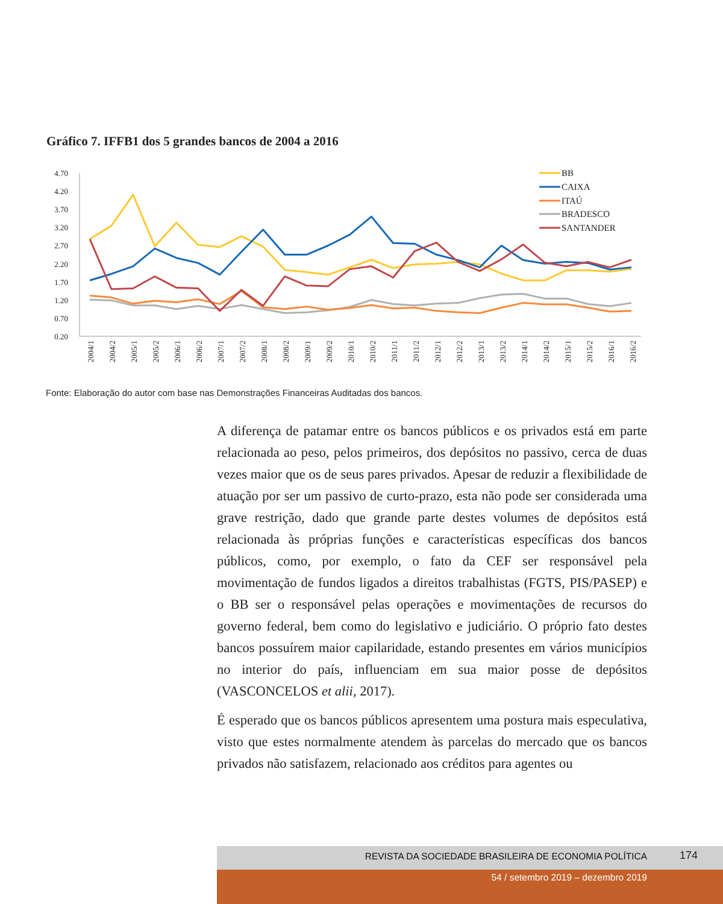Gráfico 7. IFFB1 dos 5 grandes bancos de 2004 a 2016
4.70
4.20
3.70
3.20
2.70
2.20
1.70
1.20
0.70
0.20
BB
CAIXA
ITAÚ
BRADESCO
SANTANDER
2004/1
2004/2
2005/1
2005/2
2006/1
2006/2
2007/1
2007/2
2008/1
2008/2
2009/1
2009/2
2010/1
2010/2
2011/1
2011/2
2012/1
2012/2
2013/1
2013/2
2014/1
2014/2
2015/1
2015/2
2016/1
2016/2
Fonte: Elaboração do autor com base nas Demonstrações Financeiras Auditadas dos bancos.
A diferença de patamar entre os bancos públicos e os privados está em parte relacionada ao peso, pelos primeiros, dos depósitos no passivo, cerca de duas vezes maior que os de seus pares privados. Apesar de reduzir a flexibilidade de atuação por ser um passivo de curto-prazo, esta não pode ser considerada uma grave restrição, dado que grande parte destes volumes de depósitos está relacionada às próprias funções e características específicas dos bancos públicos, como, por exemplo, o fato da CEF ser responsável pela movimentação de fundos ligados a direitos trabalhistas (FGTS, PIS/PASEP) e o BB ser o responsável pelas operações e movimentações de recursos do governo federal, bem como do legislativo e judiciário. O próprio fato destes bancos possuírem maior capilaridade, estando presentes em vários municípios no interior do país, influenciam em sua maior posse de depósitos (VASCONCELOS et alii, 2017).
É esperado que os bancos públicos apresentem uma postura mais especulativa, visto que estes normalmente atendem às parcelas do mercado que os bancos privados não satisfazem, relacionado aos créditos para agentes ou
REVISTA DA SOCIEDADE BRASILEIRA DE ECONOMIA POLÍTICA 174
54 / setembro 2019 – dezembro 2019